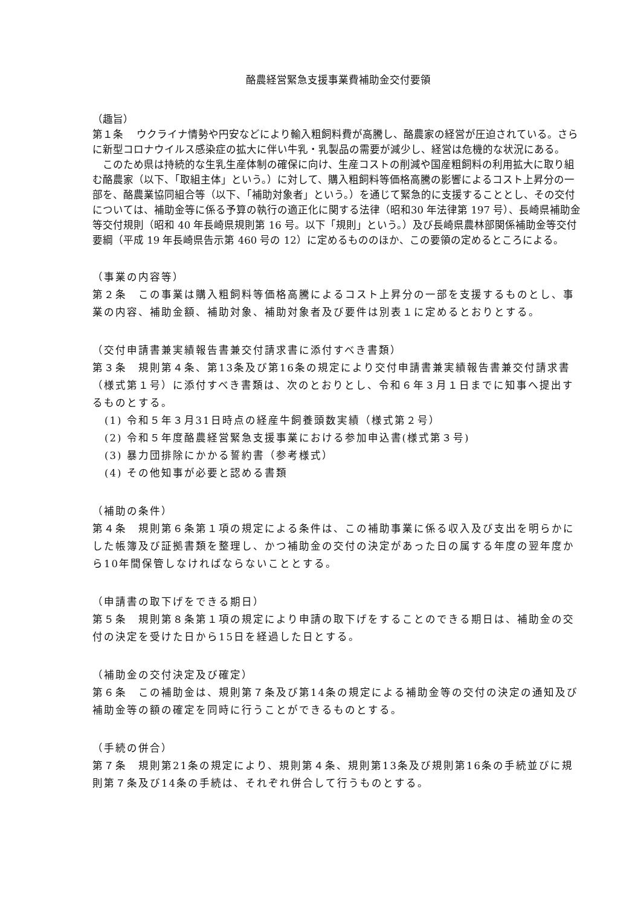酪農経営緊急支援事業費補助金交付要領
（趣旨）
第１条　 ウクライナ情勢や円安などにより輸入粗飼料費が高騰し、酪農家の経営が圧迫されている。さらに新型コロナウイルス感染症の拡大に伴い牛乳・乳製品の需要が減少し、経営は危機的な状況にある。
　このため県は持続的な生乳生産体制の確保に向け、生産コストの削減や国産粗飼料の利用拡大に取り組む酪農家（以下、「取組主体」という。）に対して、購入粗飼料等価格高騰の影響によるコスト上昇分の一部を、酪農業協同組合等（以下、「補助対象者」という。）を通じて緊急的に支援することとし、その交付については、補助金等に係る予算の執行の適正化に関する法律（昭和30 年法律第 197 号）、長崎県補助金等交付規則（昭和 40 年長崎県規則第 16 号。以下「規則」という。）及び長崎県農林部関係補助金等交付要綱（平成 19 年長崎県告示第 460 号の 12）に定めるもののほか、この要領の定めるところによる。
（事業の内容等）
第２条　この事業は購入粗飼料等価格高騰によるコスト上昇分の一部を支援するものとし、事業の内容、補助金額、補助対象、補助対象者及び要件は別表１に定めるとおりとする。
（交付申請書兼実績報告書兼交付請求書に添付すべき書類）
第３条　規則第４条、第13条及び第16条の規定により交付申請書兼実績報告書兼交付請求書（様式第１号）に添付すべき書類は、次のとおりとし、令和６年３月１日までに知事へ提出するものとする。
(1) 令和５年３月31日時点の経産牛飼養頭数実績（様式第２号）
(2) 令和５年度酪農経営緊急支援事業における参加申込書(様式第３号)
(3) 暴力団排除にかかる誓約書（参考様式）
(4) その他知事が必要と認める書類
（補助の条件）
第４条　規則第６条第１項の規定による条件は、この補助事業に係る収入及び支出を明らかにした帳簿及び証拠書類を整理し、かつ補助金の交付の決定があった日の属する年度の翌年度から10年間保管しなければならないこととする。
（申請書の取下げをできる期日）
第５条　規則第８条第１項の規定により申請の取下げをすることのできる期日は、補助金の交付の決定を受けた日から15日を経過した日とする。
（補助金の交付決定及び確定）
第６条　この補助金は、規則第７条及び第14条の規定による補助金等の交付の決定の通知及び補助金等の額の確定を同時に行うことができるものとする。
（手続の併合）
第７条　規則第21条の規定により、規則第４条、規則第13条及び規則第16条の手続並びに規則第７条及び14条の手続は、それぞれ併合して行うものとする。